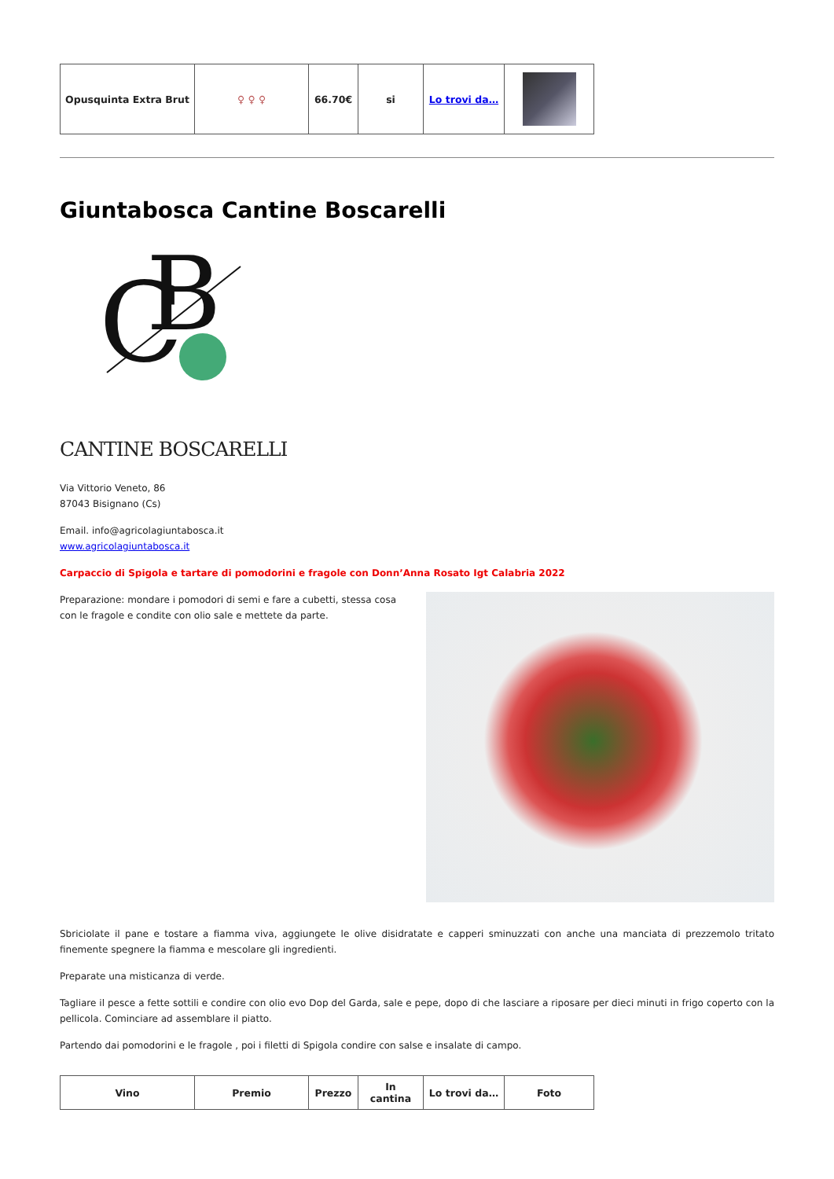| Opusquinta Extra Brut | ♀ ♀ ♀ | 66.70€ | si | Lo trovi da… | |
Giuntabosca Cantine Boscarelli
C
B
CANTINE BOSCARELLI
Via Vittorio Veneto, 86
87043 Bisignano (Cs)
Email. info@agricolagiuntabosca.it
www.agricolagiuntabosca.it
Carpaccio di Spigola e tartare di pomodorini e fragole con Donn’Anna Rosato Igt Calabria 2022
Preparazione: mondare i pomodori di semi e fare a cubetti, stessa cosa con le fragole e condite con olio sale e mettete da parte.
Sbriciolate il pane e tostare a fiamma viva, aggiungete le olive disidratate e capperi sminuzzati con anche una manciata di prezzemolo tritato finemente spegnere la fiamma e mescolare gli ingredienti.
Preparate una misticanza di verde.
Tagliare il pesce a fette sottili e condire con olio evo Dop del Garda, sale e pepe, dopo di che lasciare a riposare per dieci minuti in frigo coperto con la pellicola. Cominciare ad assemblare il piatto.
Partendo dai pomodorini e le fragole , poi i filetti di Spigola condire con salse e insalate di campo.
| Vino | Premio | Prezzo | In cantina | Lo trovi da… | Foto |
| --- | --- | --- | --- | --- | --- |